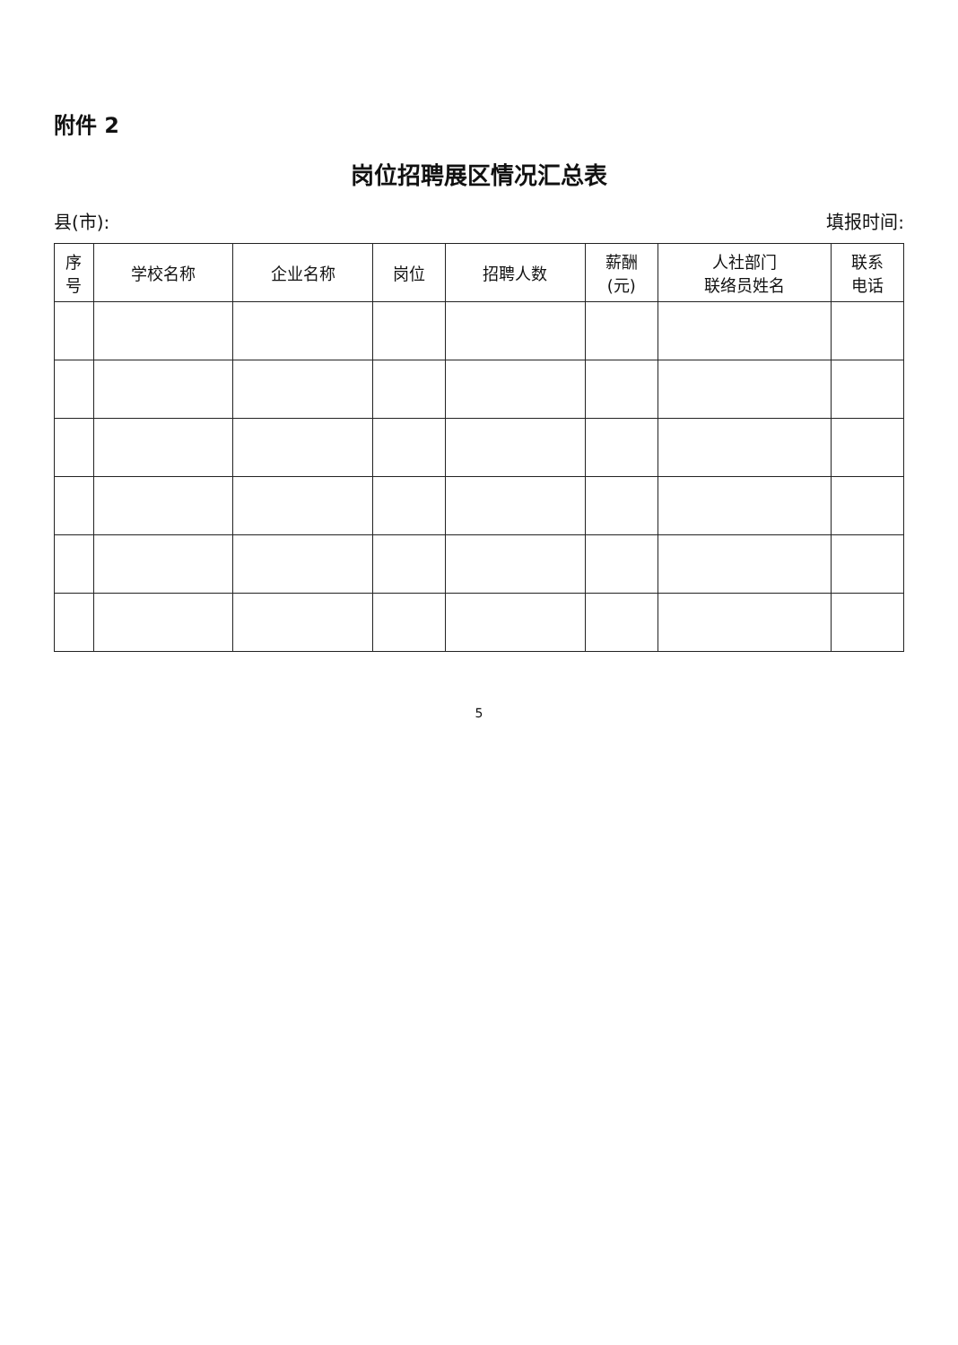附件 2
岗位招聘展区情况汇总表
县(市): 填报时间:
| 序 号 | 学校名称 | 企业名称 | 岗位 | 招聘人数 | 薪酬 (元) | 人社部门 联络员姓名 | 联系 电话 |
| --- | --- | --- | --- | --- | --- | --- | --- |
5